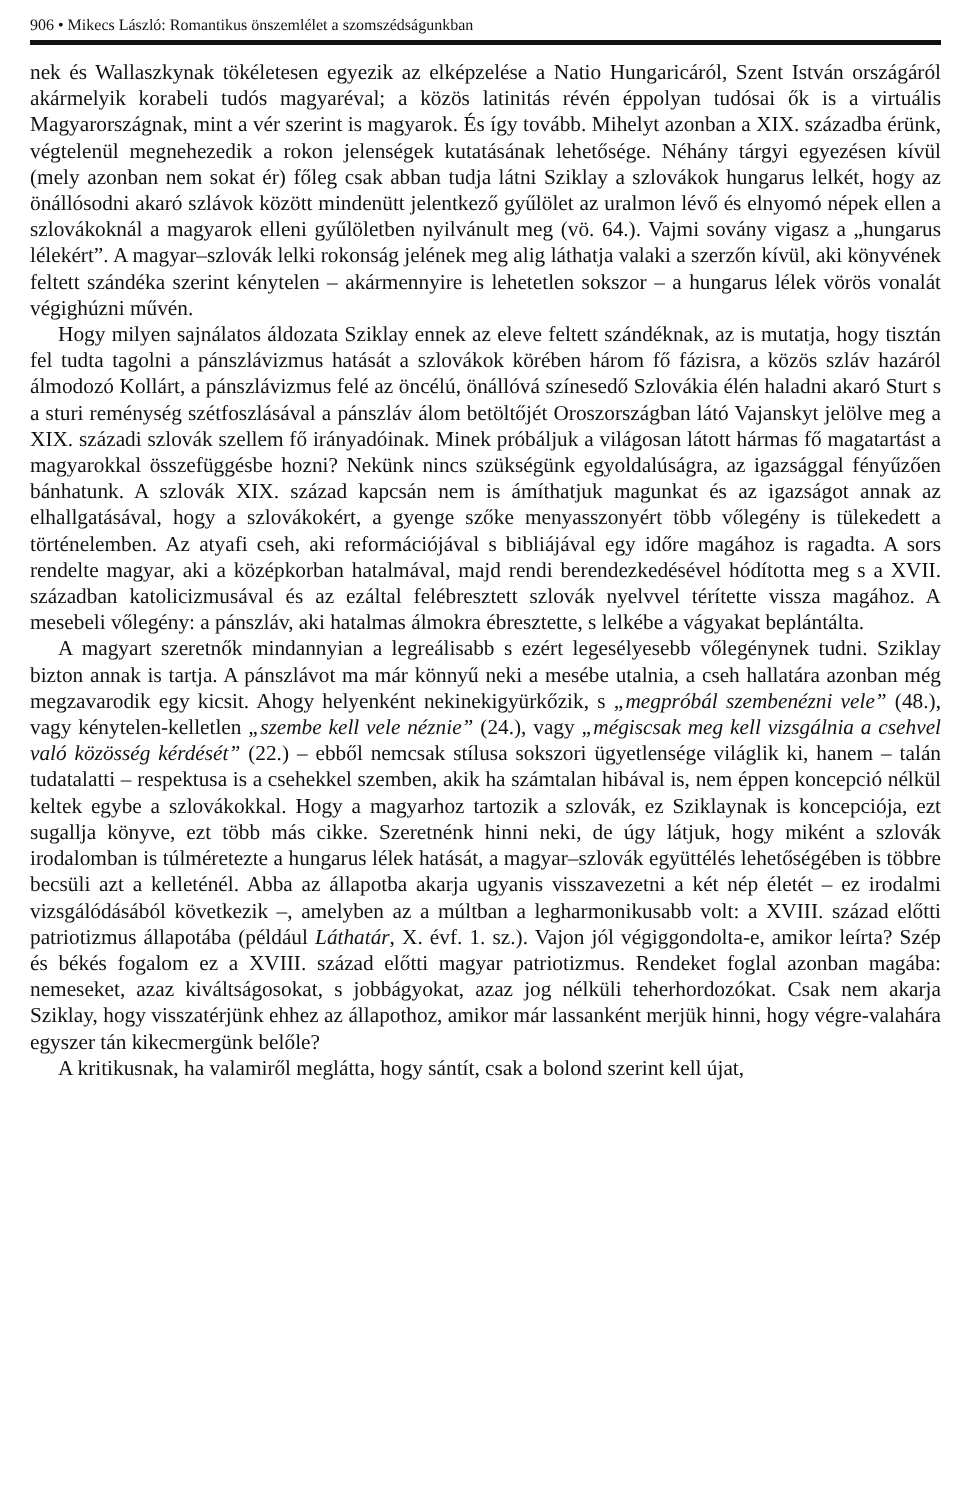906 • Mikecs László: Romantikus önszemlélet a szomszédságunkban
nek és Wallaszkynak tökéletesen egyezik az elképzelése a Natio Hungaricáról, Szent István országáról akármelyik korabeli tudós magyaréval; a közös latinitás révén éppolyan tudósai ők is a virtuális Magyarországnak, mint a vér szerint is magyarok. És így tovább. Mihelyt azonban a XIX. századba érünk, végtelenül megnehezedik a rokon jelenségek kutatásának lehetősége. Néhány tárgyi egyezésen kívül (mely azonban nem sokat ér) főleg csak abban tudja látni Sziklay a szlovákok hungarus lelkét, hogy az önállósodni akaró szlávok között mindenütt jelentkező gyűlölet az uralmon lévő és elnyomó népek ellen a szlovákoknál a magyarok elleni gyűlöletben nyilvánult meg (vö. 64.). Vajmi sovány vigasz a „hungarus lélekért”. A magyar–szlovák lelki rokonság jelének meg alig láthatja valaki a szerzőn kívül, aki könyvének feltett szándéka szerint kénytelen – akármennyire is lehetetlen sokszor – a hungarus lélek vörös vonalát végighúzni művén.
Hogy milyen sajnálatos áldozata Sziklay ennek az eleve feltett szándéknak, az is mutatja, hogy tisztán fel tudta tagolni a pánszlávizmus hatását a szlovákok körében három fő fázisra, a közös szláv hazáról álmodozó Kollárt, a pánszlávizmus felé az öncélú, önállóvá színesedő Szlovákia élén haladni akaró Sturt s a sturi reménység szétfoszlásával a pánszláv álom betöltőjét Oroszországban látó Vajanskyt jelölve meg a XIX. századi szlovák szellem fő irányadóinak. Minek próbáljuk a világosan látott hármas fő magatartást a magyarokkal összefüggésbe hozni? Nekünk nincs szükségünk egyoldalúságra, az igazsággal fényűzően bánhatunk. A szlovák XIX. század kapcsán nem is ámíthatjuk magunkat és az igazságot annak az elhallgatásával, hogy a szlovákokért, a gyenge szőke menyasszonyért több vőlegény is tülekedett a történelemben. Az atyafi cseh, aki reformációjával s bibliájával egy időre magához is ragadta. A sors rendelte magyar, aki a középkorban hatalmával, majd rendi berendezkedésével hódította meg s a XVII. században katolicizmusával és az ezáltal felébresztett szlovák nyelvvel térítette vissza magához. A mesebeli vőlegény: a pánszláv, aki hatalmas álmokra ébresztette, s lelkébe a vágyakat beplántálta.
A magyart szeretnők mindannyian a legreálisabb s ezért legesélyesebb vőlegénynek tudni. Sziklay bizton annak is tartja. A pánszlávot ma már könnyű neki a mesébe utalnia, a cseh hallatára azonban még megzavarodik egy kicsit. Ahogy helyenként nekinekigyürkőzik, s „megpróbál szembenézni vele” (48.), vagy kénytelen-kelletlen „szembe kell vele néznie” (24.), vagy „mégiscsak meg kell vizsgálnia a csehvel való közösség kérdését” (22.) – ebből nemcsak stílusa sokszori ügyetlensége világlik ki, hanem – talán tudatalatti – respektusa is a csehekkel szemben, akik ha számtalan hibával is, nem éppen koncepció nélkül keltek egybe a szlovákokkal. Hogy a magyarhoz tartozik a szlovák, ez Sziklaynak is koncepciója, ezt sugallja könyve, ezt több más cikke. Szeretnénk hinni neki, de úgy látjuk, hogy miként a szlovák irodalomban is túlméretezte a hungarus lélek hatását, a magyar–szlovák együttélés lehetőségében is többre becsüli azt a kelleténél. Abba az állapotba akarja ugyanis visszavezetni a két nép életét – ez irodalmi vizsgálódásából következik –, amelyben az a múltban a legharmonikusabb volt: a XVIII. század előtti patriotizmus állapotába (például Láthatár, X. évf. 1. sz.). Vajon jól végiggondolta-e, amikor leírta? Szép és békés fogalom ez a XVIII. század előtti magyar patriotizmus. Rendeket foglal azonban magába: nemeseket, azaz kiváltságosokat, s jobbágyokat, azaz jog nélküli teherhordozókat. Csak nem akarja Sziklay, hogy visszatérjünk ehhez az állapothoz, amikor már lassanként merjük hinni, hogy végre-valahára egyszer tán kikecmergünk belőle?
A kritikusnak, ha valamiről meglátta, hogy sántít, csak a bolond szerint kell újat,